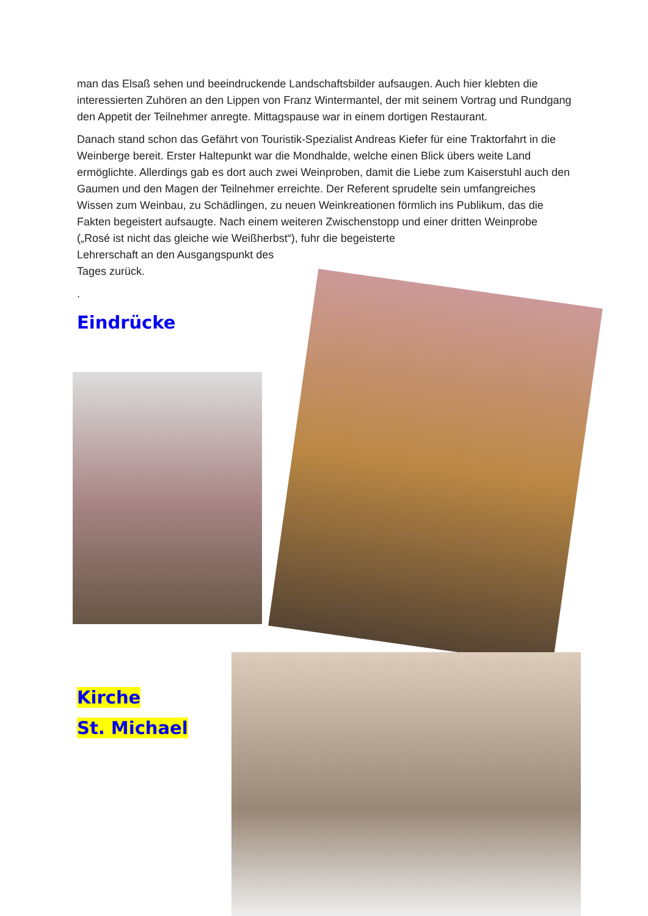man das Elsaß sehen und beeindruckende Landschaftsbilder aufsaugen. Auch hier klebten die interessierten Zuhören an den Lippen von Franz Wintermantel, der mit seinem Vortrag und Rundgang den Appetit der Teilnehmer anregte. Mittagspause war in einem dortigen Restaurant.
Danach stand schon das Gefährt von Touristik-Spezialist Andreas Kiefer für eine Traktorfahrt in die Weinberge bereit. Erster Haltepunkt war die Mondhalde, welche einen Blick übers weite Land ermöglichte. Allerdings gab es dort auch zwei Weinproben, damit die Liebe zum Kaiserstuhl auch den Gaumen und den Magen der Teilnehmer erreichte. Der Referent sprudelte sein umfangreiches Wissen zum Weinbau, zu Schädlingen, zu neuen Weinkreationen förmlich ins Publikum, das die Fakten begeistert aufsaugte. Nach einem weiteren Zwischenstopp und einer dritten Weinprobe („Rosé ist nicht das gleiche wie Weißherbst“), fuhr die begeisterte
Lehrerschaft an den Ausgangspunkt des
Tages zurück.
.
Eindrücke
Kirche
St. Michael